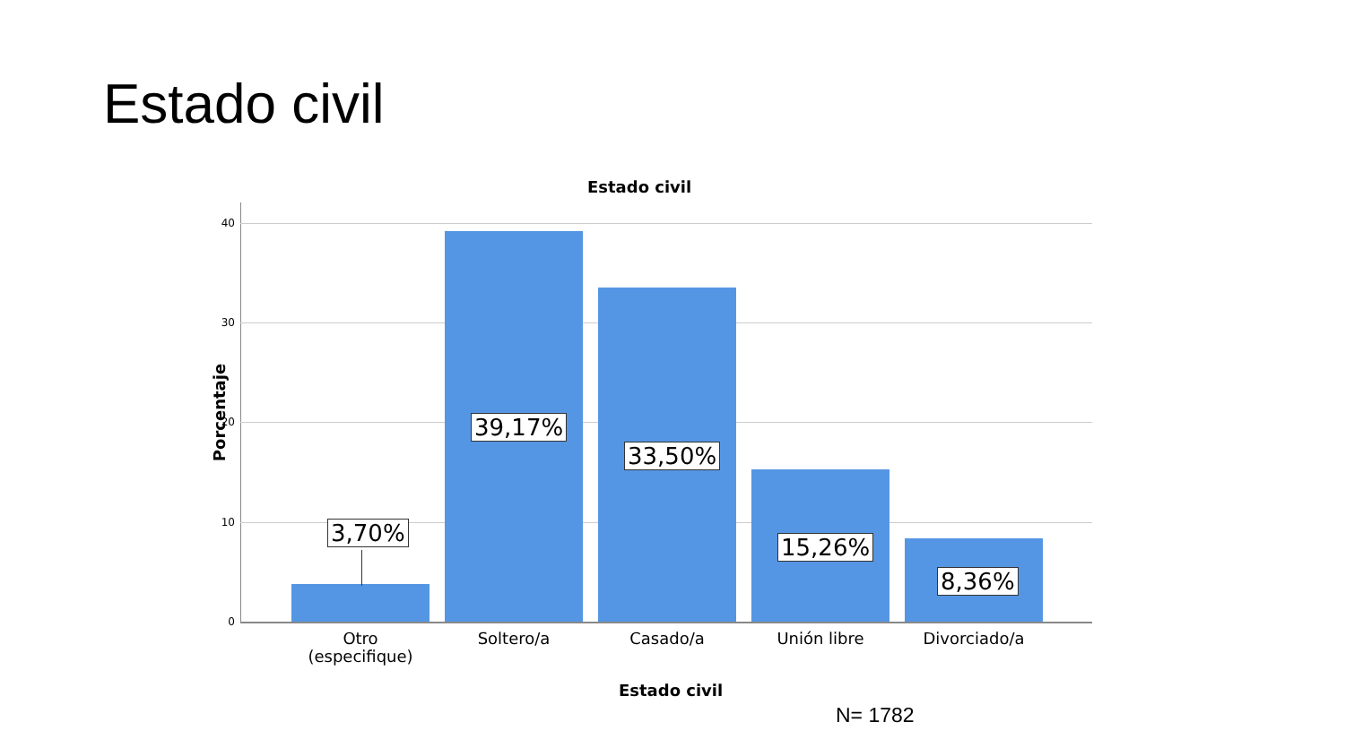Estado civil
Estado civil
Porcentaje
40
30
20
10
0
3,70%
39,17%
33,50%
15,26%
8,36%
Otro
(especifique)
Soltero/a Casado/a Unión libre Divorciado/a
Estado civil
N= 1782